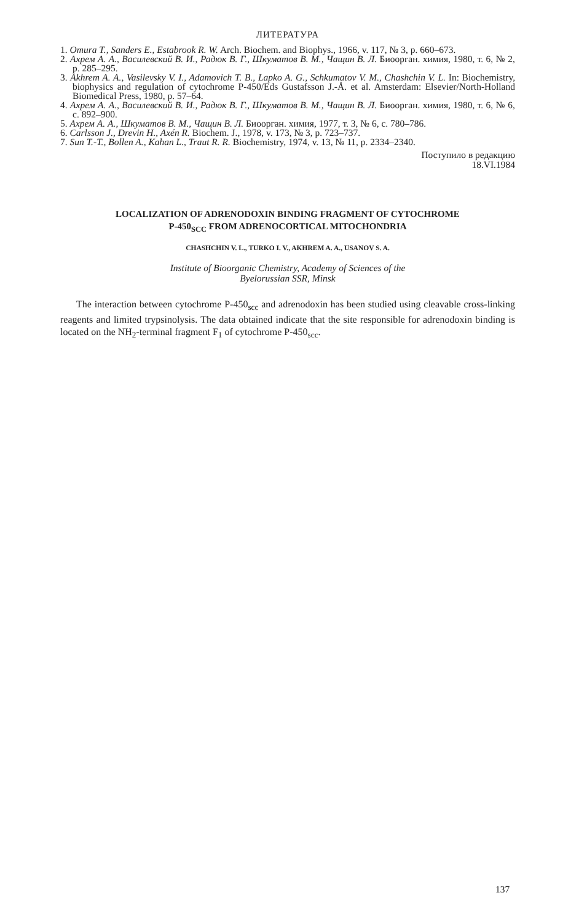ЛИТЕРАТУРА
1. Omura T., Sanders E., Estabrook R. W. Arch. Biochem. and Biophys., 1966, v. 117, № 3, p. 660–673.
2. Ахрем А. А., Василевский В. И., Радюк В. Г., Шкуматов В. М., Чащин В. Л. Биоорган. химия, 1980, т. 6, № 2, p. 285–295.
3. Akhrem A. A., Vasilevsky V. I., Adamovich T. B., Lapko A. G., Schkumatov V. M., Chashchin V. L. In: Biochemistry, biophysics and regulation of cytochrome P-450/Eds Gustafsson J.-Å. et al. Amsterdam: Elsevier/North-Holland Biomedical Press, 1980, p. 57–64.
4. Ахрем А. А., Василевский В. И., Радюк В. Г., Шкуматов В. М., Чащин В. Л. Биоорган. химия, 1980, т. 6, № 6, с. 892–900.
5. Ахрем А. А., Шкуматов В. М., Чащин В. Л. Биоорган. химия, 1977, т. 3, № 6, с. 780–786.
6. Carlsson J., Drevin H., Axén R. Biochem. J., 1978, v. 173, № 3, p. 723–737.
7. Sun T.-T., Bollen A., Kahan L., Traut R. R. Biochemistry, 1974, v. 13, № 11, p. 2334–2340.
Поступило в редакцию
18.VI.1984
LOCALIZATION OF ADRENODOXIN BINDING FRAGMENT OF CYTOCHROME
P-450<sub>SCC</sub> FROM ADRENOCORTICAL MITOCHONDRIA
CHASHCHIN V. L., TURKO I. V., AKHREM A. A., USANOV S. A.
Institute of Bioorganic Chemistry, Academy of Sciences of the
Byelorussian SSR, Minsk
The interaction between cytochrome P-450<sub>scc</sub> and adrenodoxin has been studied using cleavable cross-linking reagents and limited trypsinolysis. The data obtained indicate that the site responsible for adrenodoxin binding is located on the NH<sub>2</sub>-terminal fragment F<sub>1</sub> of cytochrome P-450<sub>scc</sub>.
137